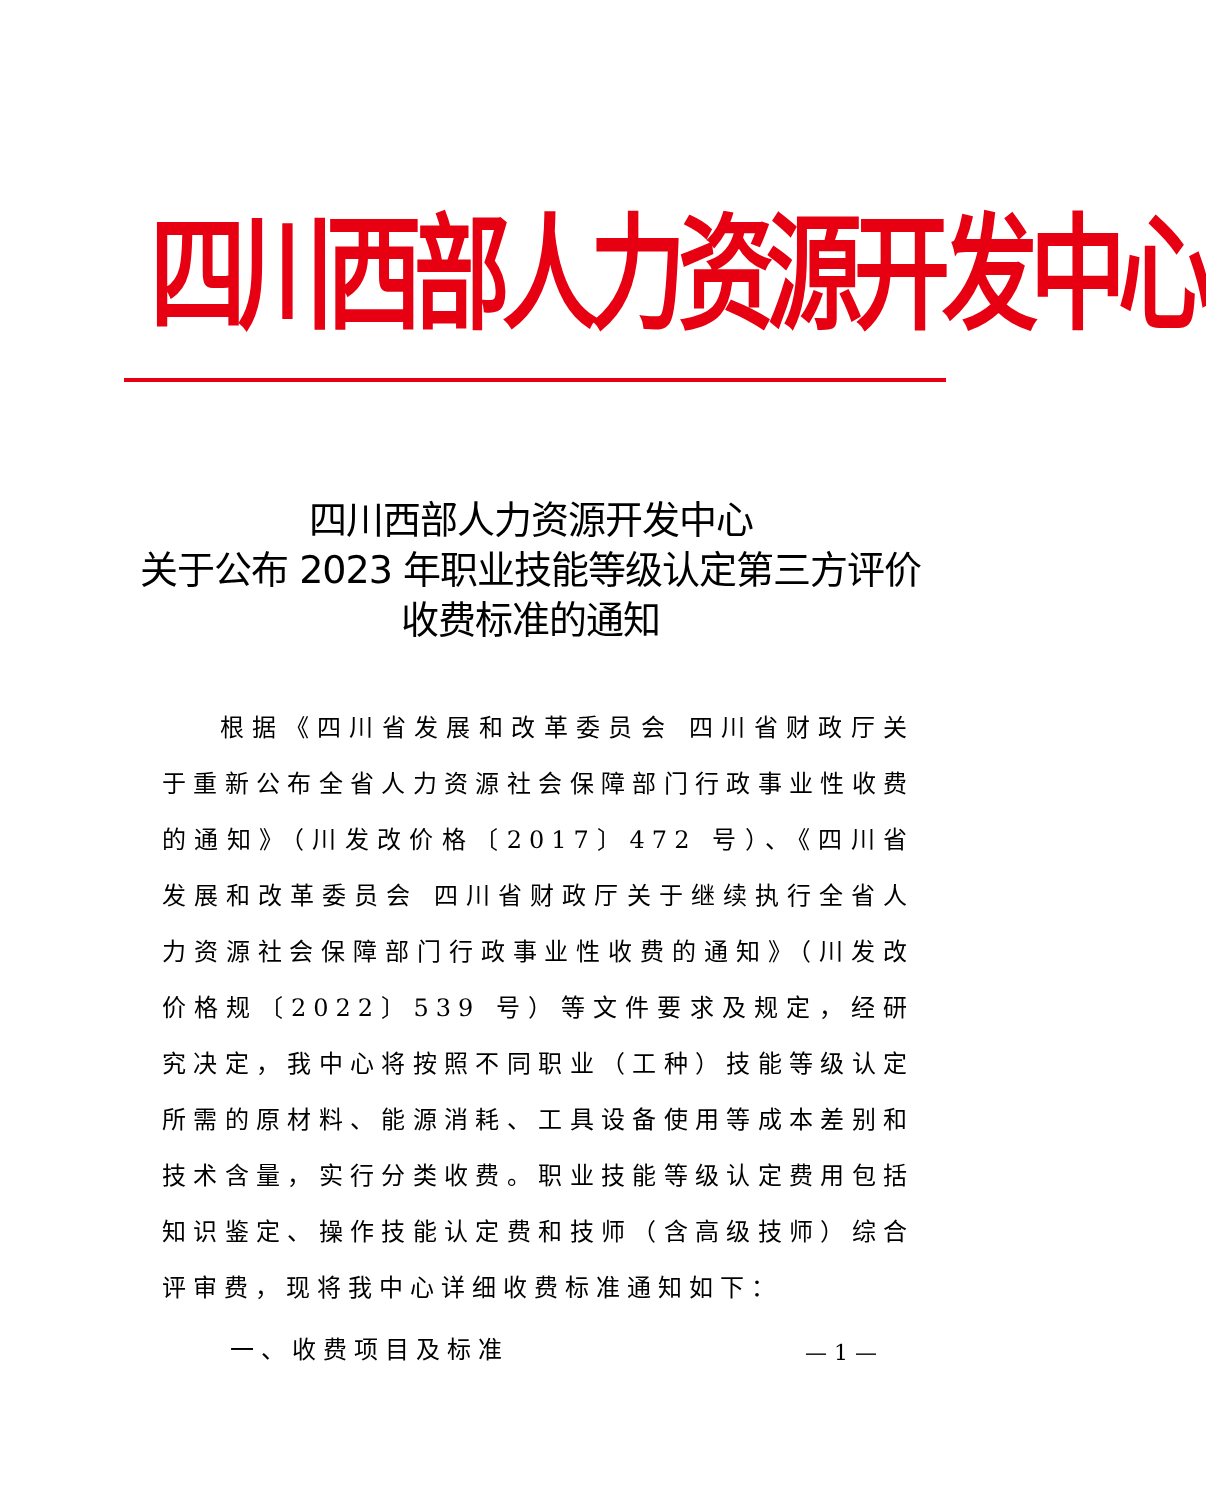四川西部人力资源开发中心
四川西部人力资源开发中心
关于公布 2023 年职业技能等级认定第三方评价
收费标准的通知
根据《四川省发展和改革委员会 四川省财政厅关于重新公布全省人力资源社会保障部门行政事业性收费的通知》（川发改价格〔2017〕472 号）、《四川省发展和改革委员会 四川省财政厅关于继续执行全省人力资源社会保障部门行政事业性收费的通知》（川发改价格规〔2022〕539 号）等文件要求及规定，经研究决定，我中心将按照不同职业（工种）技能等级认定所需的原材料、能源消耗、工具设备使用等成本差别和技术含量，实行分类收费。职业技能等级认定费用包括知识鉴定、操作技能认定费和技师（含高级技师）综合评审费，现将我中心详细收费标准通知如下：
一、收费项目及标准
— 1 —